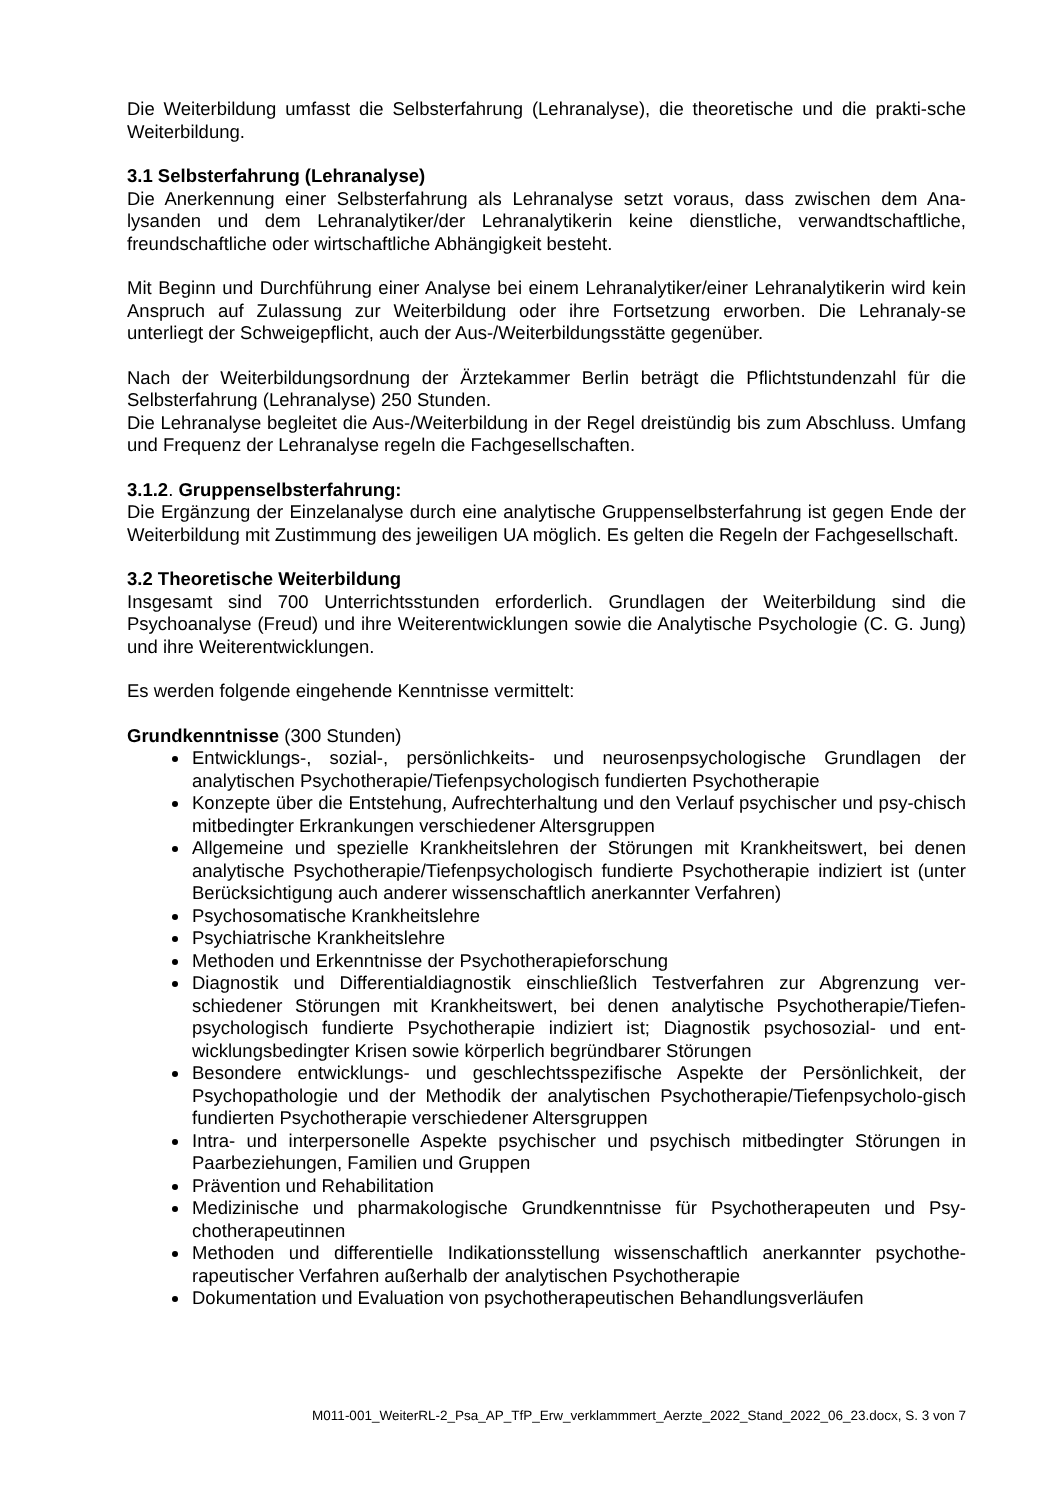Die Weiterbildung umfasst die Selbsterfahrung (Lehranalyse), die theoretische und die prakti-sche Weiterbildung.
3.1 Selbsterfahrung (Lehranalyse)
Die Anerkennung einer Selbsterfahrung als Lehranalyse setzt voraus, dass zwischen dem Ana-lysanden und dem Lehranalytiker/der Lehranalytikerin keine dienstliche, verwandtschaftliche, freundschaftliche oder wirtschaftliche Abhängigkeit besteht.
Mit Beginn und Durchführung einer Analyse bei einem Lehranalytiker/einer Lehranalytikerin wird kein Anspruch auf Zulassung zur Weiterbildung oder ihre Fortsetzung erworben. Die Lehranaly-se unterliegt der Schweigepflicht, auch der Aus-/Weiterbildungsstätte gegenüber.
Nach der Weiterbildungsordnung der Ärztekammer Berlin beträgt die Pflichtstundenzahl für die Selbsterfahrung (Lehranalyse) 250 Stunden.
Die Lehranalyse begleitet die Aus-/Weiterbildung in der Regel dreistündig bis zum Abschluss. Umfang und Frequenz der Lehranalyse regeln die Fachgesellschaften.
3.1.2. Gruppenselbsterfahrung:
Die Ergänzung der Einzelanalyse durch eine analytische Gruppenselbsterfahrung ist gegen Ende der Weiterbildung mit Zustimmung des jeweiligen UA möglich. Es gelten die Regeln der Fachgesellschaft.
3.2 Theoretische Weiterbildung
Insgesamt sind 700 Unterrichtsstunden erforderlich. Grundlagen der Weiterbildung sind die Psychoanalyse (Freud) und ihre Weiterentwicklungen sowie die Analytische Psychologie (C. G. Jung) und ihre Weiterentwicklungen.
Es werden folgende eingehende Kenntnisse vermittelt:
Grundkenntnisse (300 Stunden)
Entwicklungs-, sozial-, persönlichkeits- und neurosenpsychologische Grundlagen der analytischen Psychotherapie/Tiefenpsychologisch fundierten Psychotherapie
Konzepte über die Entstehung, Aufrechterhaltung und den Verlauf psychischer und psy-chisch mitbedingter Erkrankungen verschiedener Altersgruppen
Allgemeine und spezielle Krankheitslehren der Störungen mit Krankheitswert, bei denen analytische Psychotherapie/Tiefenpsychologisch fundierte Psychotherapie indiziert ist (unter Berücksichtigung auch anderer wissenschaftlich anerkannter Verfahren)
Psychosomatische Krankheitslehre
Psychiatrische Krankheitslehre
Methoden und Erkenntnisse der Psychotherapieforschung
Diagnostik und Differentialdiagnostik einschließlich Testverfahren zur Abgrenzung ver-schiedener Störungen mit Krankheitswert, bei denen analytische Psychotherapie/Tiefen-psychologisch fundierte Psychotherapie indiziert ist; Diagnostik psychosozial- und ent-wicklungsbedingter Krisen sowie körperlich begründbarer Störungen
Besondere entwicklungs- und geschlechtsspezifische Aspekte der Persönlichkeit, der Psychopathologie und der Methodik der analytischen Psychotherapie/Tiefenpsycholo-gisch fundierten Psychotherapie verschiedener Altersgruppen
Intra- und interpersonelle Aspekte psychischer und psychisch mitbedingter Störungen in Paarbeziehungen, Familien und Gruppen
Prävention und Rehabilitation
Medizinische und pharmakologische Grundkenntnisse für Psychotherapeuten und Psy-chotherapeutinnen
Methoden und differentielle Indikationsstellung wissenschaftlich anerkannter psychothe-rapeutischer Verfahren außerhalb der analytischen Psychotherapie
Dokumentation und Evaluation von psychotherapeutischen Behandlungsverläufen
M011-001_WeiterRL-2_Psa_AP_TfP_Erw_verklammmert_Aerzte_2022_Stand_2022_06_23.docx, S. 3 von 7